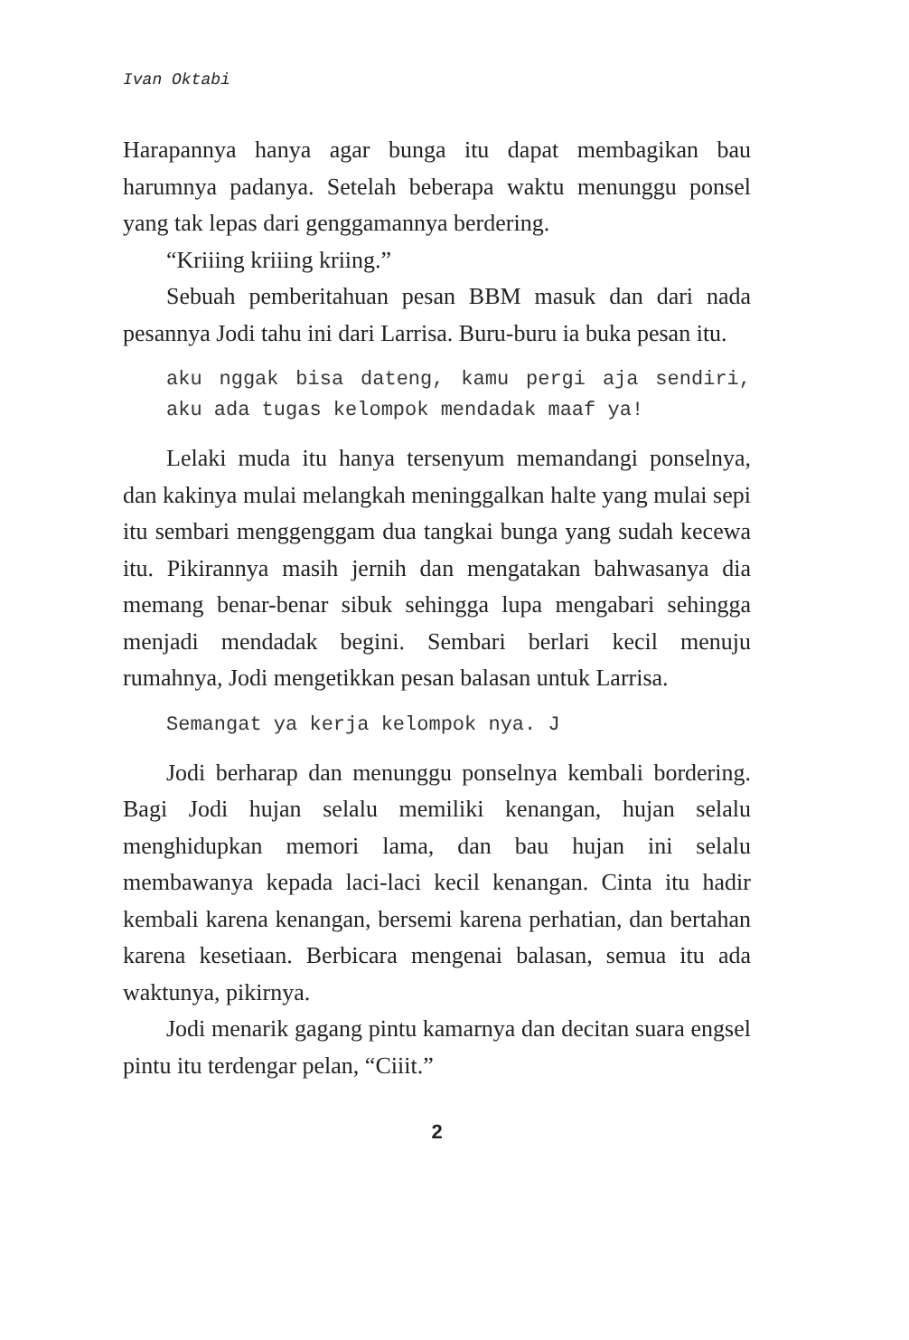Ivan Oktabi
Harapannya hanya agar bunga itu dapat membagikan bau harumnya padanya. Setelah beberapa waktu menunggu ponsel yang tak lepas dari genggamannya berdering.
“Kriiing kriiing kriing.”
Sebuah pemberitahuan pesan BBM masuk dan dari nada pesannya Jodi tahu ini dari Larrisa. Buru-buru ia buka pesan itu.
aku nggak bisa dateng, kamu pergi aja sendiri, aku ada tugas kelompok mendadak maaf ya!
Lelaki muda itu hanya tersenyum memandangi ponselnya, dan kakinya mulai melangkah meninggalkan halte yang mulai sepi itu sembari menggenggam dua tangkai bunga yang sudah kecewa itu. Pikirannya masih jernih dan mengatakan bahwasanya dia memang benar-benar sibuk sehingga lupa mengabari sehingga menjadi mendadak begini. Sembari berlari kecil menuju rumahnya, Jodi mengetikkan pesan balasan untuk Larrisa.
Semangat ya kerja kelompok nya. J
Jodi berharap dan menunggu ponselnya kembali bordering. Bagi Jodi hujan selalu memiliki kenangan, hujan selalu menghidupkan memori lama, dan bau hujan ini selalu membawanya kepada laci-laci kecil kenangan. Cinta itu hadir kembali karena kenangan, bersemi karena perhatian, dan bertahan karena kesetiaan. Berbicara mengenai balasan, semua itu ada waktunya, pikirnya.
Jodi menarik gagang pintu kamarnya dan decitan suara engsel pintu itu terdengar pelan, “Ciiit.”
2